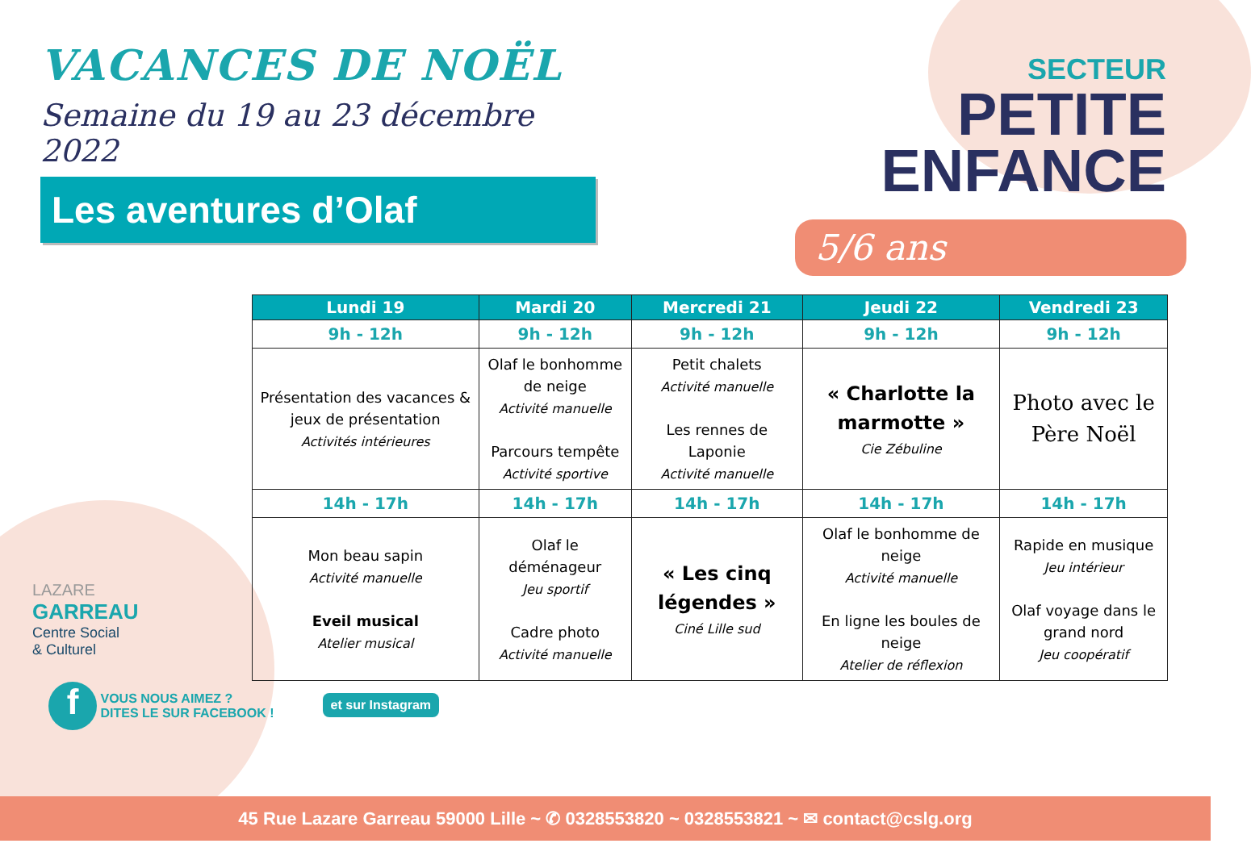VACANCES DE NOËL
Semaine du 19 au 23 décembre 2022
Les aventures d’Olaf
SECTEUR
PETITE
ENFANCE
5/6 ans
| Lundi 19 | Mardi 20 | Mercredi 21 | Jeudi 22 | Vendredi 23 |
| --- | --- | --- | --- | --- |
| 9h - 12h | 9h - 12h | 9h - 12h | 9h - 12h | 9h - 12h |
| Présentation des vacances & jeux de présentation Activités intérieures | Olaf le bonhomme de neige Activité manuelle Parcours tempête Activité sportive | Petit chalets Activité manuelle Les rennes de Laponie Activité manuelle | « Charlotte la marmotte » Cie Zébuline | Photo avec le Père Noël |
| 14h - 17h | 14h - 17h | 14h - 17h | 14h - 17h | 14h - 17h |
| Mon beau sapin Activité manuelle Eveil musical Atelier musical | Olaf le déménageur Jeu sportif Cadre photo Activité manuelle | « Les cinq légendes » Ciné Lille sud | Olaf le bonhomme de neige Activité manuelle En ligne les boules de neige Atelier de réflexion | Rapide en musique Jeu intérieur Olaf voyage dans le grand nord Jeu coopératif |
LAZARE
GARREAU
Centre Social
& Culturel
f
VOUS NOUS AIMEZ ?
DITES LE SUR FACEBOOK !
et sur Instagram
45 Rue Lazare Garreau 59000 Lille ~ ✆ 0328553820 ~ 0328553821 ~ ✉ contact@cslg.org